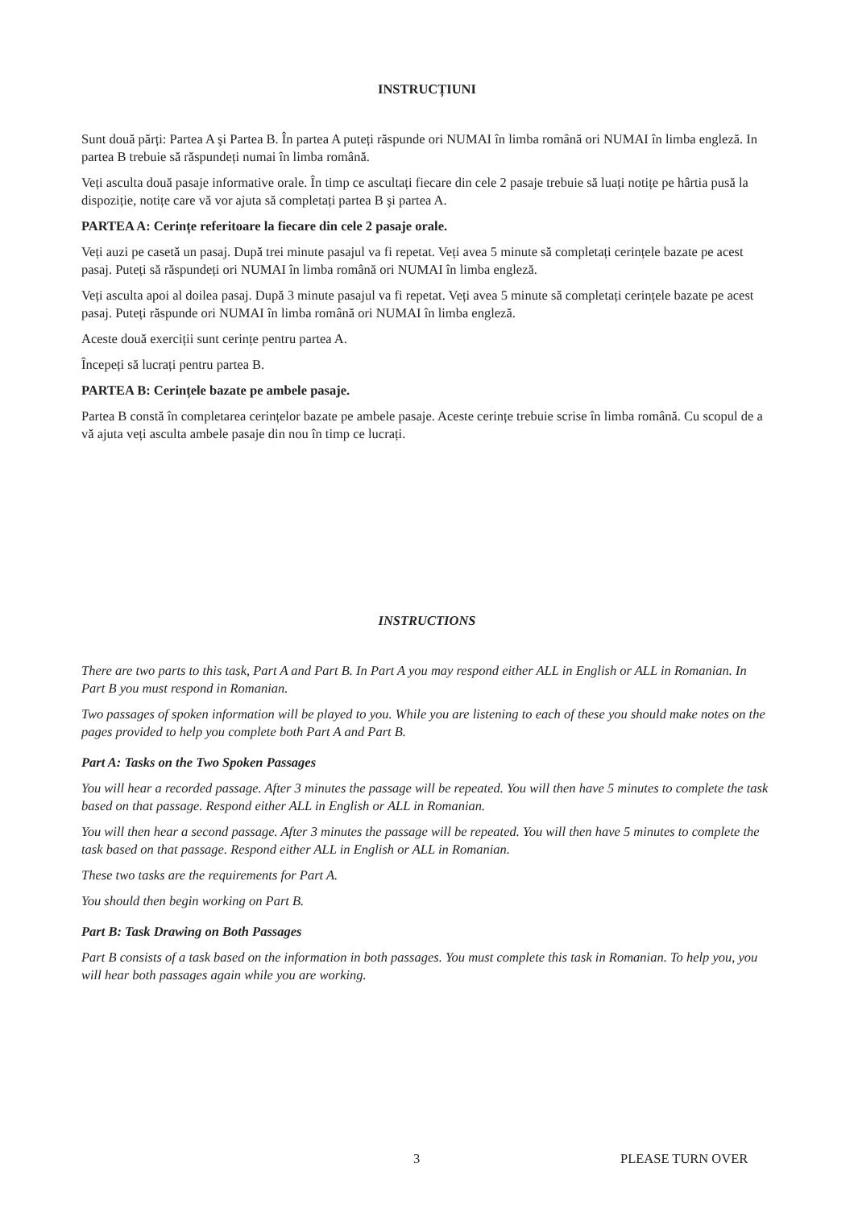INSTRUCȚIUNI
Sunt două părți: Partea A şi Partea B. În partea A puteți răspunde ori NUMAI în limba română ori NUMAI în limba engleză. In partea B trebuie să răspundeți numai în limba română.
Veți asculta două pasaje informative orale. În timp ce ascultați fiecare din cele 2 pasaje trebuie să luați notițe pe hârtia pusă la dispoziție, notițe care vă vor ajuta să completați partea B şi partea A.
PARTEA A: Cerințe referitoare la fiecare din cele 2 pasaje orale.
Veți auzi pe casetă un pasaj. După trei minute pasajul va fi repetat. Veți avea 5 minute să completați cerințele bazate pe acest pasaj. Puteți să răspundeți ori NUMAI în limba română ori NUMAI în limba engleză.
Veți asculta apoi al doilea pasaj. După 3 minute pasajul va fi repetat. Veți avea 5 minute să completați cerințele bazate pe acest pasaj. Puteți răspunde ori NUMAI în limba română ori NUMAI în limba engleză.
Aceste două exerciții sunt cerințe pentru partea A.
Începeți să lucrați pentru partea B.
PARTEA B: Cerințele bazate pe ambele pasaje.
Partea B constă în completarea cerințelor bazate pe ambele pasaje. Aceste cerințe trebuie scrise în limba română. Cu scopul de a vă ajuta veți asculta ambele pasaje din nou în timp ce lucrați.
INSTRUCTIONS
There are two parts to this task, Part A and Part B. In Part A you may respond either ALL in English or ALL in Romanian. In Part B you must respond in Romanian.
Two passages of spoken information will be played to you. While you are listening to each of these you should make notes on the pages provided to help you complete both Part A and Part B.
Part A: Tasks on the Two Spoken Passages
You will hear a recorded passage. After 3 minutes the passage will be repeated. You will then have 5 minutes to complete the task based on that passage. Respond either ALL in English or ALL in Romanian.
You will then hear a second passage. After 3 minutes the passage will be repeated. You will then have 5 minutes to complete the task based on that passage. Respond either ALL in English or ALL in Romanian.
These two tasks are the requirements for Part A.
You should then begin working on Part B.
Part B: Task Drawing on Both Passages
Part B consists of a task based on the information in both passages. You must complete this task in Romanian. To help you, you will hear both passages again while you are working.
3 PLEASE TURN OVER